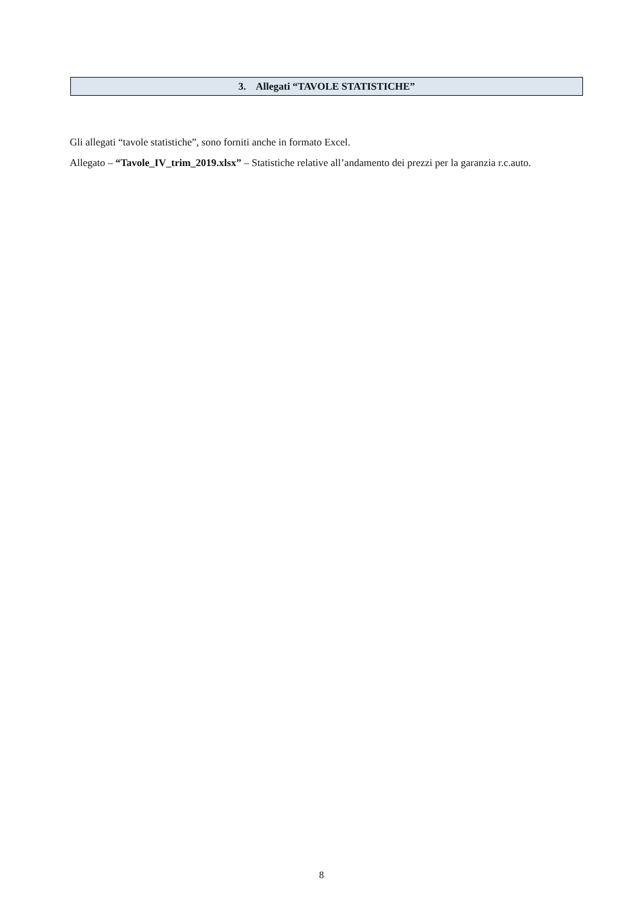3. Allegati “TAVOLE STATISTICHE”
Gli allegati “tavole statistiche”, sono forniti anche in formato Excel.
Allegato – “Tavole_IV_trim_2019.xlsx” – Statistiche relative all’andamento dei prezzi per la garanzia r.c.auto.
8